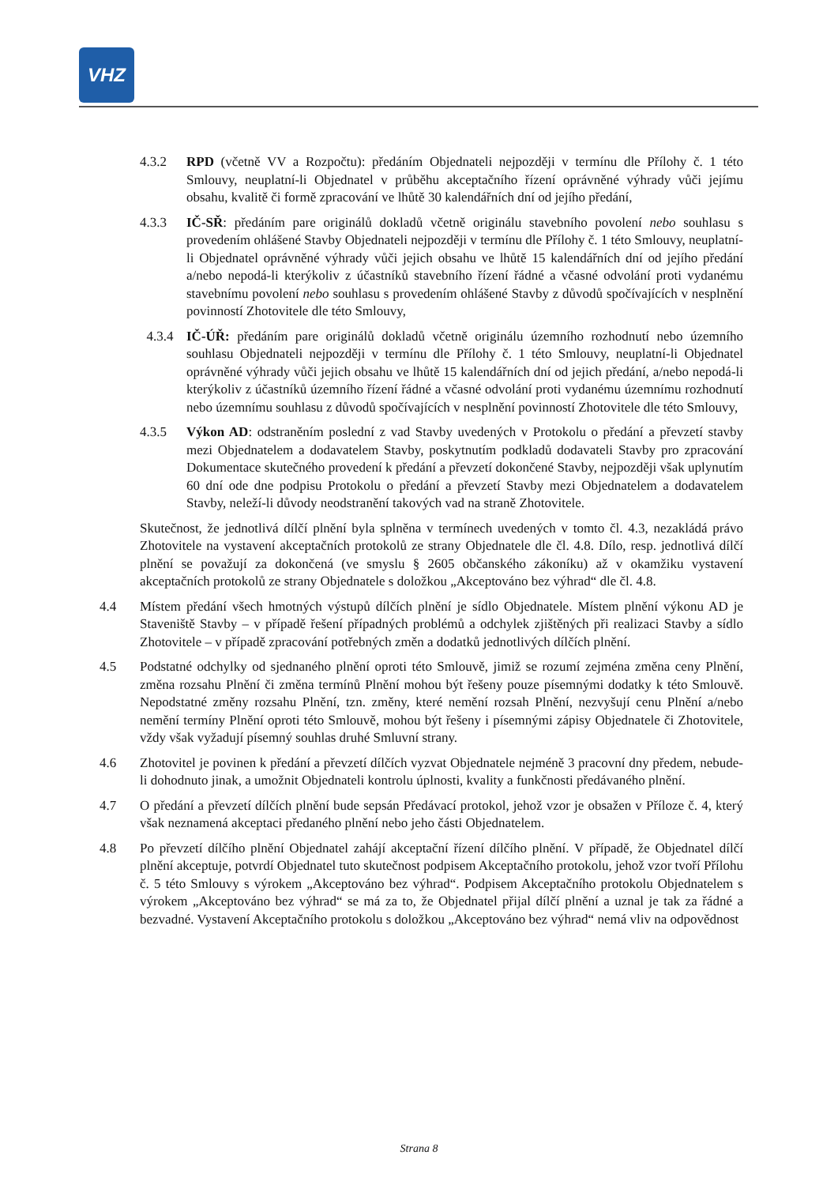VHZ
4.3.2 RPD (včetně VV a Rozpočtu): předáním Objednateli nejpozději v termínu dle Přílohy č. 1 této Smlouvy, neuplatní-li Objednatel v průběhu akceptačního řízení oprávněné výhrady vůči jejímu obsahu, kvalitě či formě zpracování ve lhůtě 30 kalendářních dní od jejího předání,
4.3.3 IČ-SŘ: předáním pare originálů dokladů včetně originálu stavebního povolení nebo souhlasu s provedením ohlášené Stavby Objednateli nejpozději v termínu dle Přílohy č. 1 této Smlouvy, neuplatní-li Objednatel oprávněné výhrady vůči jejich obsahu ve lhůtě 15 kalendářních dní od jejího předání a/nebo nepodá-li kterýkoliv z účastníků stavebního řízení řádné a včasné odvolání proti vydanému stavebnímu povolení nebo souhlasu s provedením ohlášené Stavby z důvodů spočívajících v nesplnění povinností Zhotovitele dle této Smlouvy,
4.3.4 IČ-ÚŘ: předáním pare originálů dokladů včetně originálu územního rozhodnutí nebo územního souhlasu Objednateli nejpozději v termínu dle Přílohy č. 1 této Smlouvy, neuplatní-li Objednatel oprávněné výhrady vůči jejich obsahu ve lhůtě 15 kalendářních dní od jejich předání, a/nebo nepodá-li kterýkoliv z účastníků územního řízení řádné a včasné odvolání proti vydanému územnímu rozhodnutí nebo územnímu souhlasu z důvodů spočívajících v nesplnění povinností Zhotovitele dle této Smlouvy,
4.3.5 Výkon AD: odstraněním poslední z vad Stavby uvedených v Protokolu o předání a převzetí stavby mezi Objednatelem a dodavatelem Stavby, poskytnutím podkladů dodavateli Stavby pro zpracování Dokumentace skutečného provedení k předání a převzetí dokončené Stavby, nejpozději však uplynutím 60 dní ode dne podpisu Protokolu o předání a převzetí Stavby mezi Objednatelem a dodavatelem Stavby, neleží-li důvody neodstranění takových vad na straně Zhotovitele.
Skutečnost, že jednotlivá dílčí plnění byla splněna v termínech uvedených v tomto čl. 4.3, nezakládá právo Zhotovitele na vystavení akceptačních protokolů ze strany Objednatele dle čl. 4.8. Dílo, resp. jednotlivá dílčí plnění se považují za dokončená (ve smyslu § 2605 občanského zákoníku) až v okamžiku vystavení akceptačních protokolů ze strany Objednatele s doložkou „Akceptováno bez výhrad“ dle čl. 4.8.
4.4 Místem předání všech hmotných výstupů dílčích plnění je sídlo Objednatele. Místem plnění výkonu AD je Staveniště Stavby – v případě řešení případných problémů a odchylek zjištěných při realizaci Stavby a sídlo Zhotovitele – v případě zpracování potřebných změn a dodatků jednotlivých dílčích plnění.
4.5 Podstatné odchylky od sjednaného plnění oproti této Smlouvě, jimiž se rozumí zejména změna ceny Plnění, změna rozsahu Plnění či změna termínů Plnění mohou být řešeny pouze písemnými dodatky k této Smlouvě. Nepodstatné změny rozsahu Plnění, tzn. změny, které nemění rozsah Plnění, nezvyšují cenu Plnění a/nebo nemění termíny Plnění oproti této Smlouvě, mohou být řešeny i písemnými zápisy Objednatele či Zhotovitele, vždy však vyžadují písemný souhlas druhé Smluvní strany.
4.6 Zhotovitel je povinen k předání a převzetí dílčích vyzvat Objednatele nejméně 3 pracovní dny předem, nebude-li dohodnuto jinak, a umožnit Objednateli kontrolu úplnosti, kvality a funkčnosti předávaného plnění.
4.7 O předání a převzetí dílčích plnění bude sepsán Předávací protokol, jehož vzor je obsažen v Příloze č. 4, který však neznamená akceptaci předaného plnění nebo jeho části Objednatelem.
4.8 Po převzetí dílčího plnění Objednatel zahájí akceptační řízení dílčího plnění. V případě, že Objednatel dílčí plnění akceptuje, potvrdí Objednatel tuto skutečnost podpisem Akceptačního protokolu, jehož vzor tvoří Přílohu č. 5 této Smlouvy s výrokem „Akceptováno bez výhrad“. Podpisem Akceptačního protokolu Objednatelem s výrokem „Akceptováno bez výhrad“ se má za to, že Objednatel přijal dílčí plnění a uznal je tak za řádné a bezvadné. Vystavení Akceptačního protokolu s doložkou „Akceptováno bez výhrad“ nemá vliv na odpovědnost
Strana 8